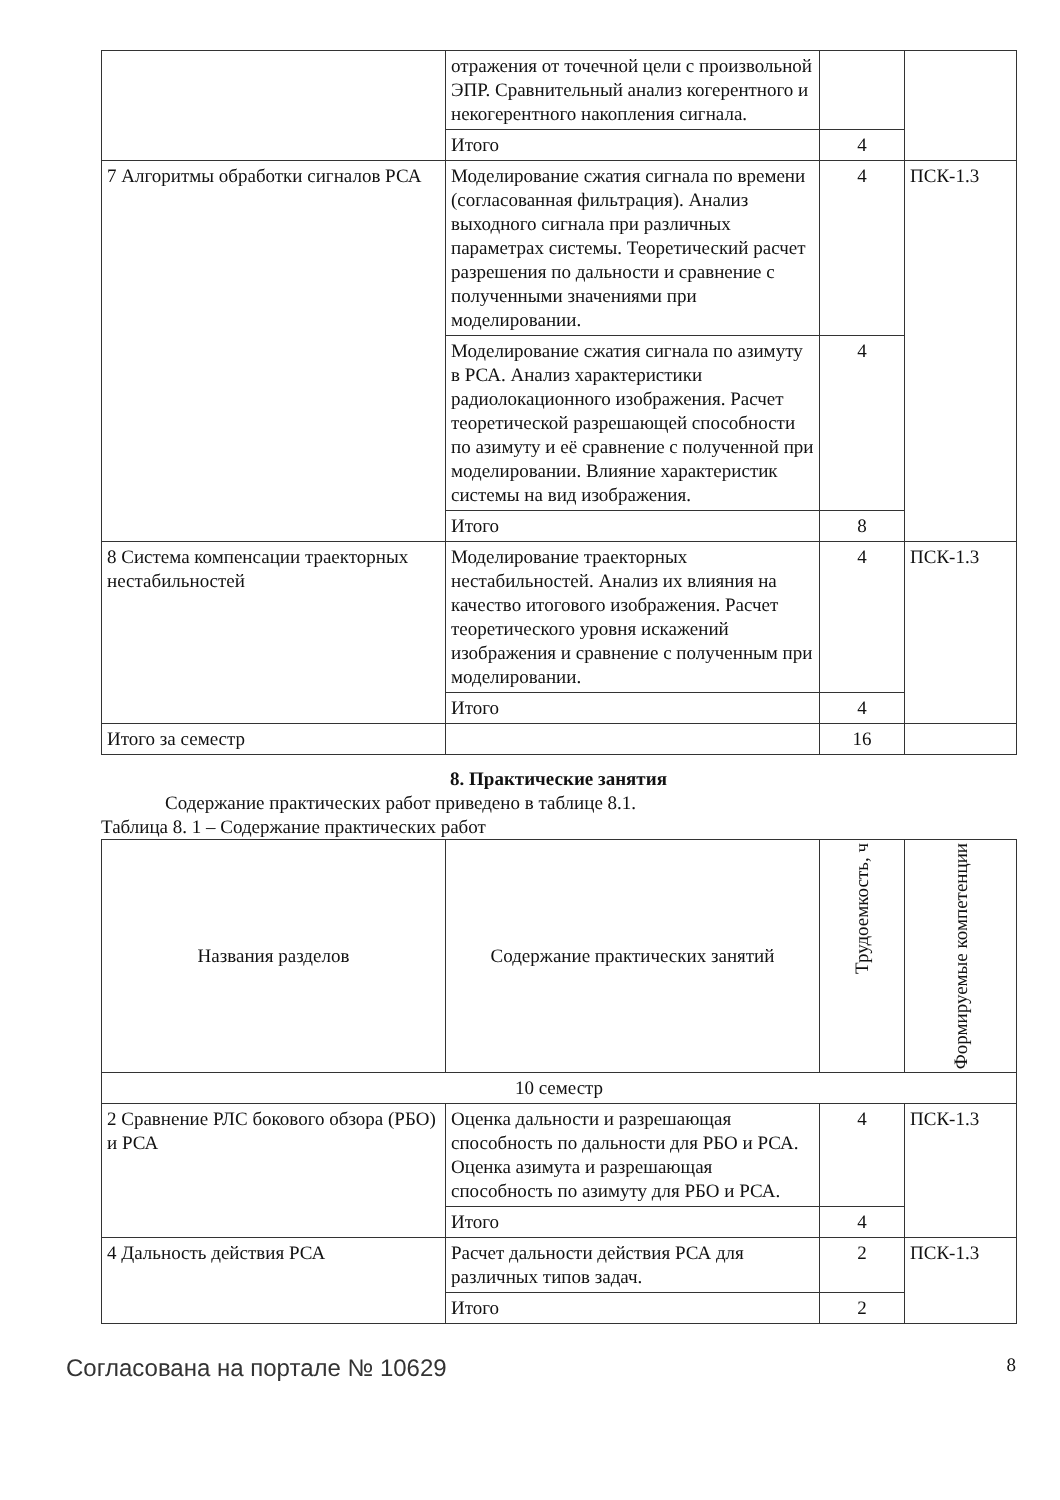| | отражения от точечной цели с произвольной ЭПР. Сравнительный анализ когерентного и некогерентного накопления сигнала. | | |
| | Итого | 4 | |
| 7 Алгоритмы обработки сигналов РСА | Моделирование сжатия сигнала по времени (согласованная фильтрация). Анализ выходного сигнала при различных параметрах системы. Теоретический расчет разрешения по дальности и сравнение с полученными значениями при моделировании. | 4 | ПСК-1.3 |
| | Моделирование сжатия сигнала по азимуту в РСА. Анализ характеристики радиолокационного изображения. Расчет теоретической разрешающей способности по азимуту и её сравнение с полученной при моделировании. Влияние характеристик системы на вид изображения. | 4 | |
| | Итого | 8 | |
| 8 Система компенсации траекторных нестабильностей | Моделирование траекторных нестабильностей. Анализ их влияния на качество итогового изображения. Расчет теоретического уровня искажений изображения и сравнение с полученным при моделировании. | 4 | ПСК-1.3 |
| | Итого | 4 | |
| Итого за семестр | | 16 | |
8. Практические занятия
Содержание практических работ приведено в таблице 8.1.
Таблица 8. 1 – Содержание практических работ
| Названия разделов | Содержание практических занятий | Трудоемкость, ч | Формируемые компетенции |
| --- | --- | --- | --- |
| 10 семестр | | | |
| 2 Сравнение РЛС бокового обзора (РБО) и РСА | Оценка дальности и разрешающая способность по дальности для РБО и РСА. Оценка азимута и разрешающая способность по азимуту для РБО и РСА. | 4 | ПСК-1.3 |
| | Итого | 4 | |
| 4 Дальность действия РСА | Расчет дальности действия РСА для различных типов задач. | 2 | ПСК-1.3 |
| | Итого | 2 | |
Согласована на портале № 10629 8